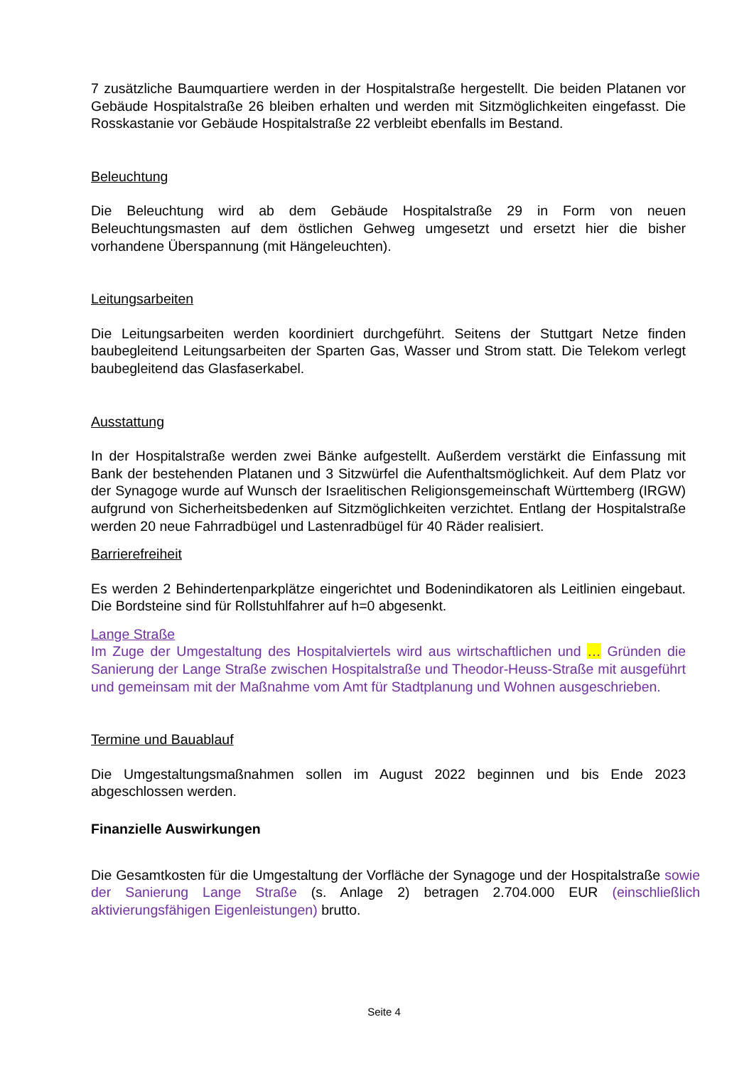7 zusätzliche Baumquartiere werden in der Hospitalstraße hergestellt. Die beiden Platanen vor Gebäude Hospitalstraße 26 bleiben erhalten und werden mit Sitzmöglichkeiten eingefasst. Die Rosskastanie vor Gebäude Hospitalstraße 22 verbleibt ebenfalls im Bestand.
Beleuchtung
Die Beleuchtung wird ab dem Gebäude Hospitalstraße 29 in Form von neuen Beleuchtungsmasten auf dem östlichen Gehweg umgesetzt und ersetzt hier die bisher vorhandene Überspannung (mit Hängeleuchten).
Leitungsarbeiten
Die Leitungsarbeiten werden koordiniert durchgeführt. Seitens der Stuttgart Netze finden baubegleitend Leitungsarbeiten der Sparten Gas, Wasser und Strom statt. Die Telekom verlegt baubegleitend das Glasfaserkabel.
Ausstattung
In der Hospitalstraße werden zwei Bänke aufgestellt. Außerdem verstärkt die Einfassung mit Bank der bestehenden Platanen und 3 Sitzwürfel die Aufenthaltsmöglichkeit. Auf dem Platz vor der Synagoge wurde auf Wunsch der Israelitischen Religionsgemeinschaft Württemberg (IRGW) aufgrund von Sicherheitsbedenken auf Sitzmöglichkeiten verzichtet. Entlang der Hospitalstraße werden 20 neue Fahrradbügel und Lastenradbügel für 40 Räder realisiert.
Barrierefreiheit
Es werden 2 Behindertenparkplätze eingerichtet und Bodenindikatoren als Leitlinien eingebaut. Die Bordsteine sind für Rollstuhlfahrer auf h=0 abgesenkt.
Lange Straße
Im Zuge der Umgestaltung des Hospitalviertels wird aus wirtschaftlichen und … Gründen die Sanierung der Lange Straße zwischen Hospitalstraße und Theodor-Heuss-Straße mit ausgeführt und gemeinsam mit der Maßnahme vom Amt für Stadtplanung und Wohnen ausgeschrieben.
Termine und Bauablauf
Die Umgestaltungsmaßnahmen sollen im August 2022 beginnen und bis Ende 2023 abgeschlossen werden.
Finanzielle Auswirkungen
Die Gesamtkosten für die Umgestaltung der Vorfläche der Synagoge und der Hospitalstraße sowie der Sanierung Lange Straße (s. Anlage 2) betragen 2.704.000 EUR (einschließlich aktivierungsfähigen Eigenleistungen) brutto.
Seite 4